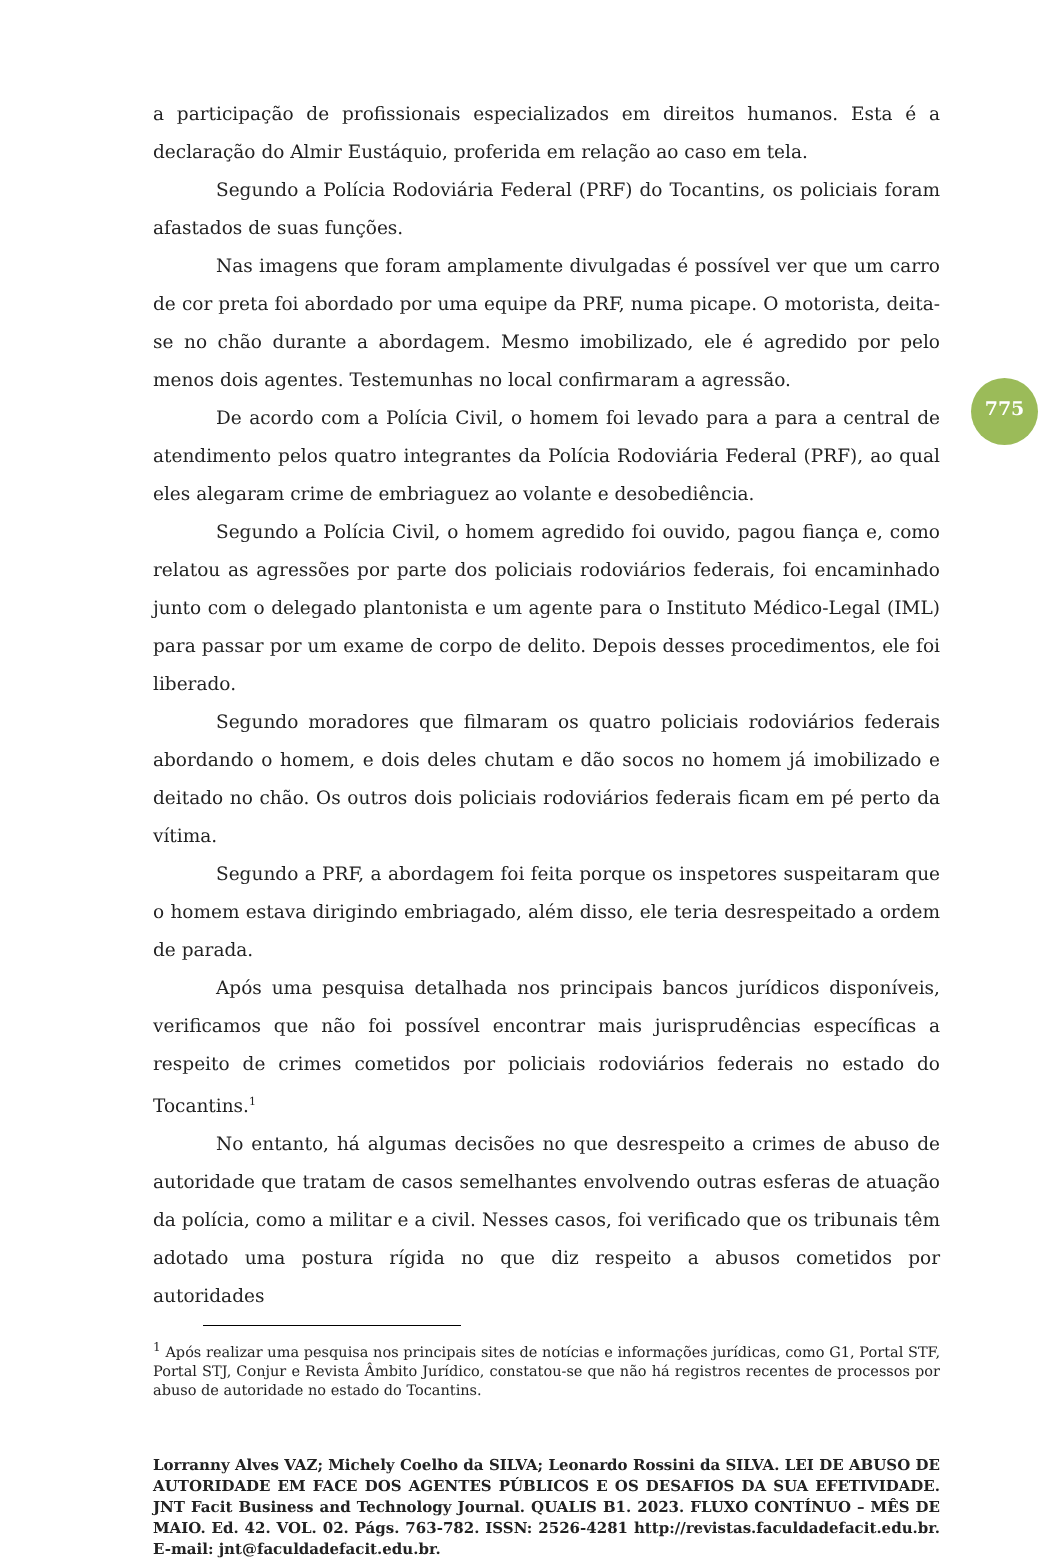775
a participação de profissionais especializados em direitos humanos. Esta é a declaração do Almir Eustáquio, proferida em relação ao caso em tela.
Segundo a Polícia Rodoviária Federal (PRF) do Tocantins, os policiais foram afastados de suas funções.
Nas imagens que foram amplamente divulgadas é possível ver que um carro de cor preta foi abordado por uma equipe da PRF, numa picape. O motorista, deita-se no chão durante a abordagem. Mesmo imobilizado, ele é agredido por pelo menos dois agentes. Testemunhas no local confirmaram a agressão.
De acordo com a Polícia Civil, o homem foi levado para a para a central de atendimento pelos quatro integrantes da Polícia Rodoviária Federal (PRF), ao qual eles alegaram crime de embriaguez ao volante e desobediência.
Segundo a Polícia Civil, o homem agredido foi ouvido, pagou fiança e, como relatou as agressões por parte dos policiais rodoviários federais, foi encaminhado junto com o delegado plantonista e um agente para o Instituto Médico-Legal (IML) para passar por um exame de corpo de delito. Depois desses procedimentos, ele foi liberado.
Segundo moradores que filmaram os quatro policiais rodoviários federais abordando o homem, e dois deles chutam e dão socos no homem já imobilizado e deitado no chão. Os outros dois policiais rodoviários federais ficam em pé perto da vítima.
Segundo a PRF, a abordagem foi feita porque os inspetores suspeitaram que o homem estava dirigindo embriagado, além disso, ele teria desrespeitado a ordem de parada.
Após uma pesquisa detalhada nos principais bancos jurídicos disponíveis, verificamos que não foi possível encontrar mais jurisprudências específicas a respeito de crimes cometidos por policiais rodoviários federais no estado do Tocantins.<sup>1</sup>
No entanto, há algumas decisões no que desrespeito a crimes de abuso de autoridade que tratam de casos semelhantes envolvendo outras esferas de atuação da polícia, como a militar e a civil. Nesses casos, foi verificado que os tribunais têm adotado uma postura rígida no que diz respeito a abusos cometidos por autoridades
<sup>1</sup> Após realizar uma pesquisa nos principais sites de notícias e informações jurídicas, como G1, Portal STF, Portal STJ, Conjur e Revista Âmbito Jurídico, constatou-se que não há registros recentes de processos por abuso de autoridade no estado do Tocantins.
Lorranny Alves VAZ; Michely Coelho da SILVA; Leonardo Rossini da SILVA. LEI DE ABUSO DE AUTORIDADE EM FACE DOS AGENTES PÚBLICOS E OS DESAFIOS DA SUA EFETIVIDADE. JNT Facit Business and Technology Journal. QUALIS B1. 2023. FLUXO CONTÍNUO – MÊS DE MAIO. Ed. 42. VOL. 02. Págs. 763-782. ISSN: 2526-4281 http://revistas.faculdadefacit.edu.br. E-mail: jnt@faculdadefacit.edu.br.